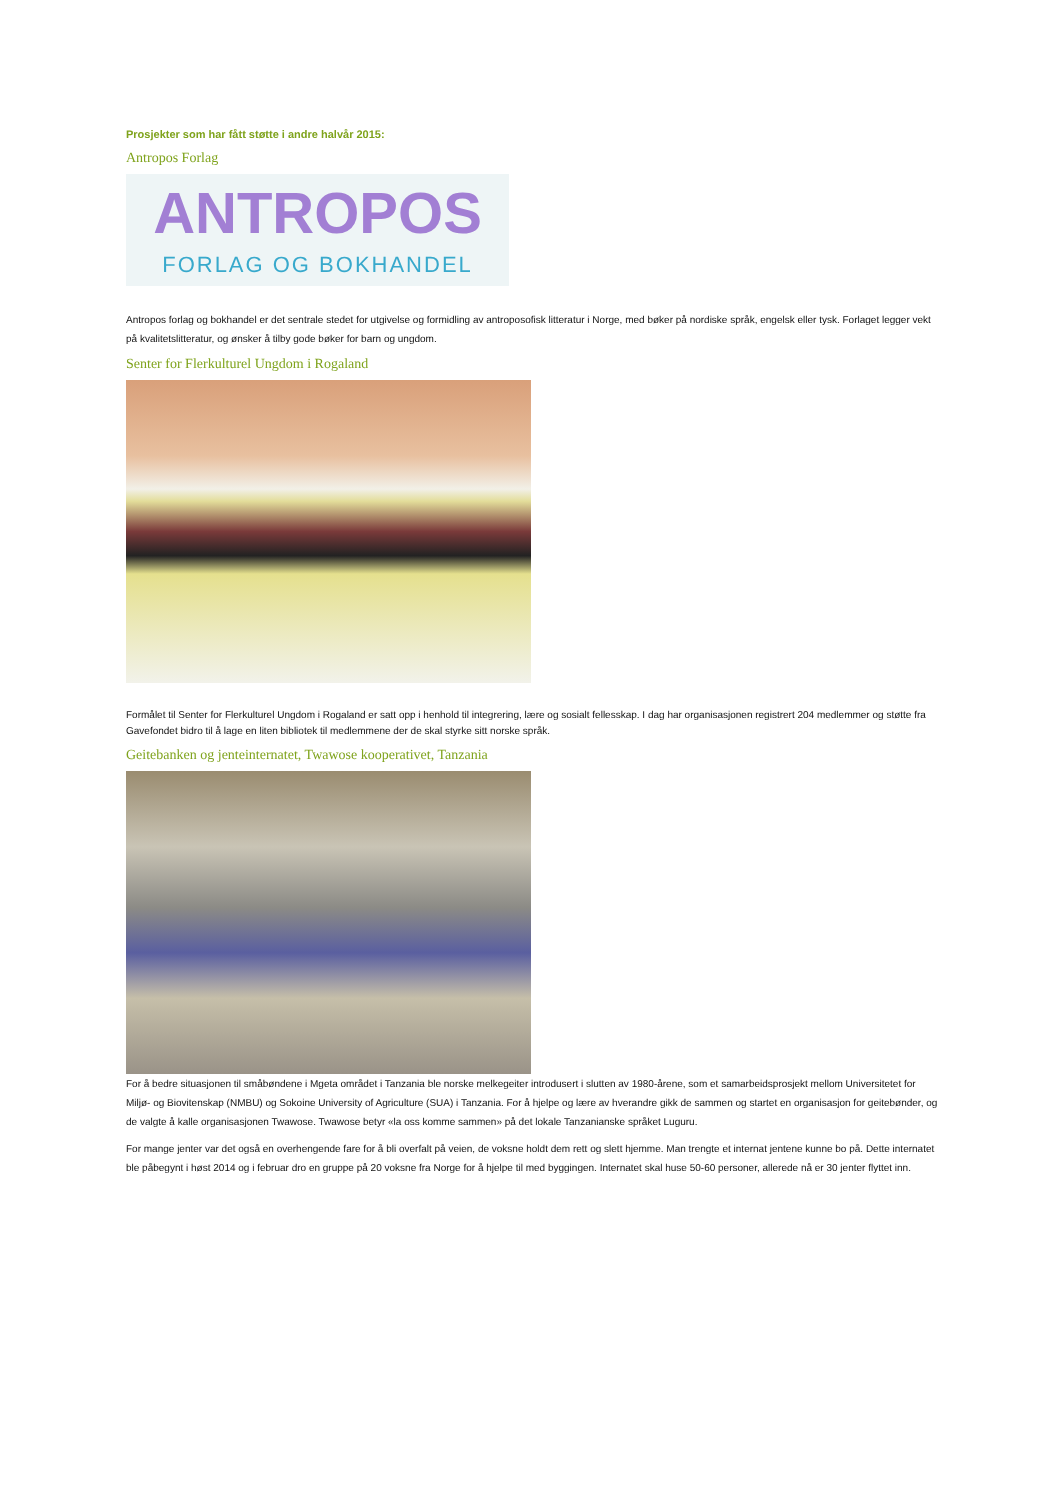Prosjekter som har fått støtte i andre halvår 2015:
Antropos Forlag
ANTROPOS
FORLAG OG BOKHANDEL
Antropos forlag og bokhandel er det sentrale stedet for utgivelse og formidling av antroposofisk litteratur i Norge, med bøker på nordiske språk, engelsk eller tysk. Forlaget legger vekt på kvalitetslitteratur, og ønsker å tilby gode bøker for barn og ungdom.
Senter for Flerkulturel Ungdom i Rogaland
Formålet til Senter for Flerkulturel Ungdom i Rogaland er satt opp i henhold til integrering, lære og sosialt fellesskap. I dag har organisasjonen registrert 204 medlemmer og støtte fra Gavefondet bidro til å lage en liten bibliotek til medlemmene der de skal styrke sitt norske språk.
Geitebanken og jenteinternatet, Twawose kooperativet, Tanzania
For å bedre situasjonen til småbøndene i Mgeta området i Tanzania ble norske melkegeiter introdusert i slutten av 1980-årene, som et samarbeidsprosjekt mellom Universitetet for Miljø- og Biovitenskap (NMBU) og Sokoine University of Agriculture (SUA) i Tanzania. For å hjelpe og lære av hverandre gikk de sammen og startet en organisasjon for geitebønder, og de valgte å kalle organisasjonen Twawose. Twawose betyr «la oss komme sammen» på det lokale Tanzanianske språket Luguru.
For mange jenter var det også en overhengende fare for å bli overfalt på veien, de voksne holdt dem rett og slett hjemme. Man trengte et internat jentene kunne bo på. Dette internatet ble påbegynt i høst 2014 og i februar dro en gruppe på 20 voksne fra Norge for å hjelpe til med byggingen. Internatet skal huse 50-60 personer, allerede nå er 30 jenter flyttet inn.